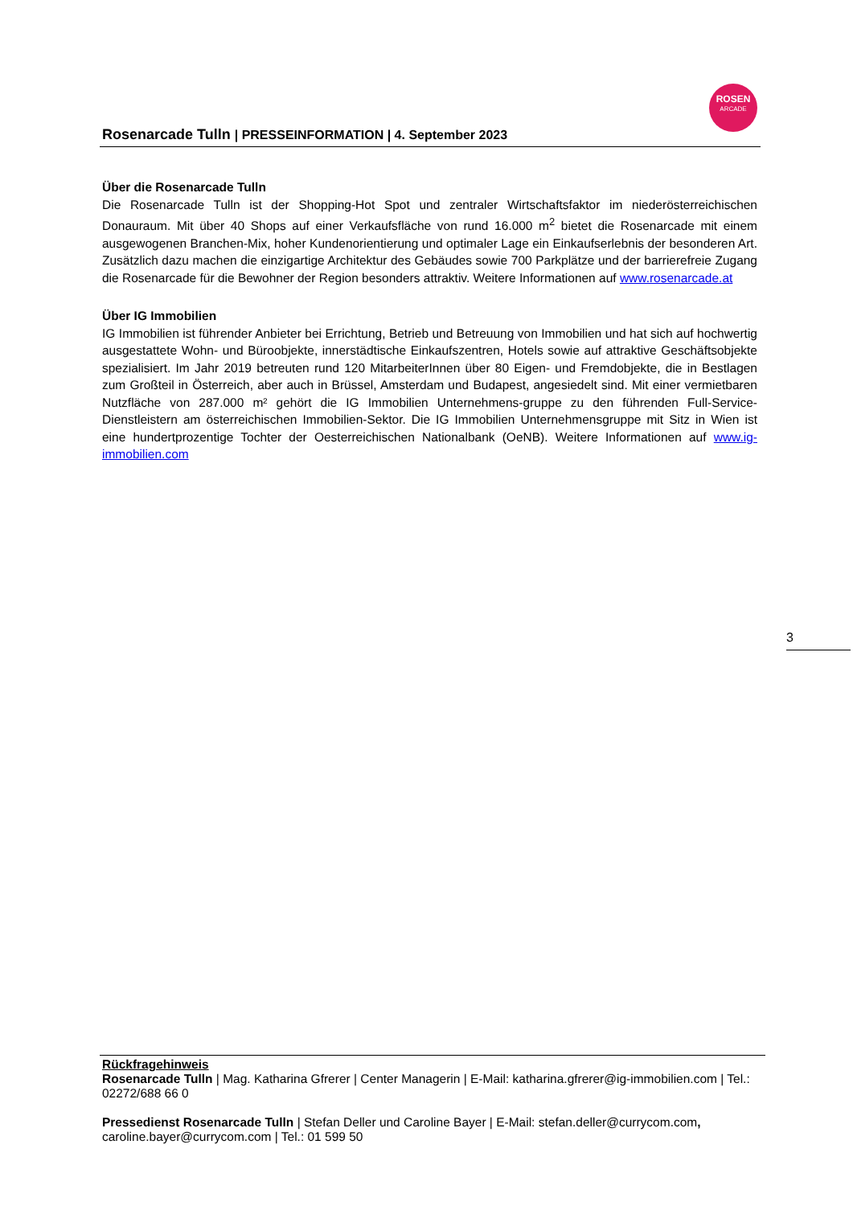Rosenarcade Tulln | PRESSEINFORMATION | 4. September 2023
ROSEN
ARCADE
Über die Rosenarcade Tulln
Die Rosenarcade Tulln ist der Shopping-Hot Spot und zentraler Wirtschaftsfaktor im niederösterreichischen Donauraum. Mit über 40 Shops auf einer Verkaufsfläche von rund 16.000 m<sup>2</sup> bietet die Rosenarcade mit einem ausgewogenen Branchen-Mix, hoher Kundenorientierung und optimaler Lage ein Einkaufserlebnis der besonderen Art. Zusätzlich dazu machen die einzigartige Architektur des Gebäudes sowie 700 Parkplätze und der barrierefreie Zugang die Rosenarcade für die Bewohner der Region besonders attraktiv. Weitere Informationen auf www.rosenarcade.at
Über IG Immobilien
IG Immobilien ist führender Anbieter bei Errichtung, Betrieb und Betreuung von Immobilien und hat sich auf hochwertig ausgestattete Wohn- und Büroobjekte, innerstädtische Einkaufszentren, Hotels sowie auf attraktive Geschäftsobjekte spezialisiert. Im Jahr 2019 betreuten rund 120 MitarbeiterInnen über 80 Eigen- und Fremdobjekte, die in Bestlagen zum Großteil in Österreich, aber auch in Brüssel, Amsterdam und Budapest, angesiedelt sind. Mit einer vermietbaren Nutzfläche von 287.000 m² gehört die IG Immobilien Unternehmens-gruppe zu den führenden Full-Service-Dienstleistern am österreichischen Immobilien-Sektor. Die IG Immobilien Unternehmensgruppe mit Sitz in Wien ist eine hundertprozentige Tochter der Oesterreichischen Nationalbank (OeNB). Weitere Informationen auf www.ig-immobilien.com
3
Rückfragehinweis
Rosenarcade Tulln | Mag. Katharina Gfrerer | Center Managerin | E-Mail: katharina.gfrerer@ig-immobilien.com | Tel.: 02272/688 66 0
Pressedienst Rosenarcade Tulln | Stefan Deller und Caroline Bayer | E-Mail: stefan.deller@currycom.com, caroline.bayer@currycom.com | Tel.: 01 599 50